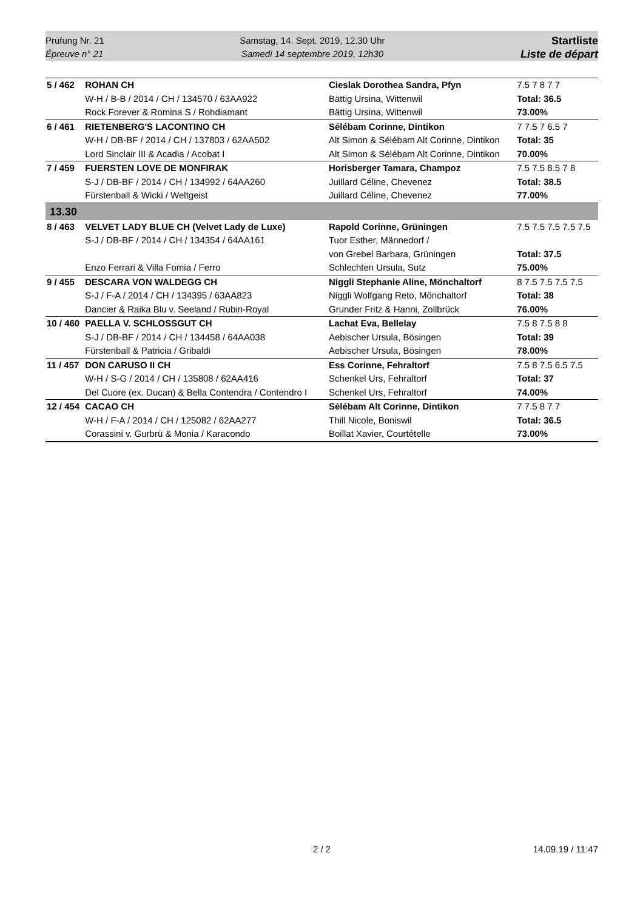Prüfung Nr. 21
Épreuve n° 21
Samstag, 14. Sept. 2019, 12.30 Uhr
Samedi 14 septembre 2019, 12h30
Startliste
Liste de départ
| 5 / 462 | ROHAN CH | Cieslak Dorothea Sandra, Pfyn | 7.5 7 8 7 7 |
| | W-H / B-B / 2014 / CH / 134570 / 63AA922 | Bättig Ursina, Wittenwil | Total: 36.5 |
| | Rock Forever & Romina S / Rohdiamant | Bättig Ursina, Wittenwil | 73.00% |
| 6 / 461 | RIETENBERG'S LACONTINO CH | Sélébam Corinne, Dintikon | 7 7.5 7 6.5 7 |
| | W-H / DB-BF / 2014 / CH / 137803 / 62AA502 | Alt Simon & Sélébam Alt Corinne, Dintikon | Total: 35 |
| | Lord Sinclair III & Acadia / Acobat I | Alt Simon & Sélébam Alt Corinne, Dintikon | 70.00% |
| 7 / 459 | FUERSTEN LOVE DE MONFIRAK | Horisberger Tamara, Champoz | 7.5 7.5 8.5 7 8 |
| | S-J / DB-BF / 2014 / CH / 134992 / 64AA260 | Juillard Céline, Chevenez | Total: 38.5 |
| | Fürstenball & Wicki / Weltgeist | Juillard Céline, Chevenez | 77.00% |
| 13.30 | | | |
| 8 / 463 | VELVET LADY BLUE CH (Velvet Lady de Luxe) | Rapold Corinne, Grüningen | 7.5 7.5 7.5 7.5 7.5 |
| | S-J / DB-BF / 2014 / CH / 134354 / 64AA161 | Tuor Esther, Männedorf / | |
| | | von Grebel Barbara, Grüningen | Total: 37.5 |
| | Enzo Ferrari & Villa Fomia / Ferro | Schlechten Ursula, Sutz | 75.00% |
| 9 / 455 | DESCARA VON WALDEGG CH | Niggli Stephanie Aline, Mönchaltorf | 8 7.5 7.5 7.5 7.5 |
| | S-J / F-A / 2014 / CH / 134395 / 63AA823 | Niggli Wolfgang Reto, Mönchaltorf | Total: 38 |
| | Dancier & Raika Blu v. Seeland / Rubin-Royal | Grunder Fritz & Hanni, Zollbrück | 76.00% |
| 10 / 460 | PAELLA V. SCHLOSSGUT CH | Lachat Eva, Bellelay | 7.5 8 7.5 8 8 |
| | S-J / DB-BF / 2014 / CH / 134458 / 64AA038 | Aebischer Ursula, Bösingen | Total: 39 |
| | Fürstenball & Patricia / Gribaldi | Aebischer Ursula, Bösingen | 78.00% |
| 11 / 457 | DON CARUSO II CH | Ess Corinne, Fehraltorf | 7.5 8 7.5 6.5 7.5 |
| | W-H / S-G / 2014 / CH / 135808 / 62AA416 | Schenkel Urs, Fehraltorf | Total: 37 |
| | Del Cuore (ex. Ducan) & Bella Contendra / Contendro I | Schenkel Urs, Fehraltorf | 74.00% |
| 12 / 454 | CACAO CH | Sélébam Alt Corinne, Dintikon | 7 7.5 8 7 7 |
| | W-H / F-A / 2014 / CH / 125082 / 62AA277 | Thill Nicole, Boniswil | Total: 36.5 |
| | Corassini v. Gurbrü & Monia / Karacondo | Boillat Xavier, Courtételle | 73.00% |
2 / 2 14.09.19 / 11:47